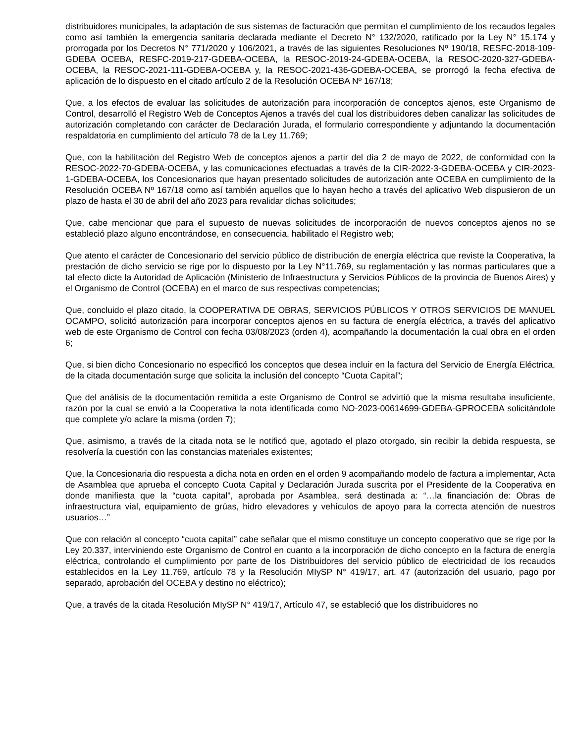distribuidores municipales, la adaptación de sus sistemas de facturación que permitan el cumplimiento de los recaudos legales como así también la emergencia sanitaria declarada mediante el Decreto N° 132/2020, ratificado por la Ley N° 15.174 y prorrogada por los Decretos N° 771/2020 y 106/2021, a través de las siguientes Resoluciones Nº 190/18, RESFC-2018-109-GDEBA OCEBA, RESFC-2019-217-GDEBA-OCEBA, la RESOC-2019-24-GDEBA-OCEBA, la RESOC-2020-327-GDEBA-OCEBA, la RESOC-2021-111-GDEBA-OCEBA y, la RESOC-2021-436-GDEBA-OCEBA, se prorrogó la fecha efectiva de aplicación de lo dispuesto en el citado artículo 2 de la Resolución OCEBA Nº 167/18;
Que, a los efectos de evaluar las solicitudes de autorización para incorporación de conceptos ajenos, este Organismo de Control, desarrolló el Registro Web de Conceptos Ajenos a través del cual los distribuidores deben canalizar las solicitudes de autorización completando con carácter de Declaración Jurada, el formulario correspondiente y adjuntando la documentación respaldatoria en cumplimiento del artículo 78 de la Ley 11.769;
Que, con la habilitación del Registro Web de conceptos ajenos a partir del día 2 de mayo de 2022, de conformidad con la RESOC-2022-70-GDEBA-OCEBA, y las comunicaciones efectuadas a través de la CIR-2022-3-GDEBA-OCEBA y CIR-2023-1-GDEBA-OCEBA, los Concesionarios que hayan presentado solicitudes de autorización ante OCEBA en cumplimiento de la Resolución OCEBA Nº 167/18 como así también aquellos que lo hayan hecho a través del aplicativo Web dispusieron de un plazo de hasta el 30 de abril del año 2023 para revalidar dichas solicitudes;
Que, cabe mencionar que para el supuesto de nuevas solicitudes de incorporación de nuevos conceptos ajenos no se estableció plazo alguno encontrándose, en consecuencia, habilitado el Registro web;
Que atento el carácter de Concesionario del servicio público de distribución de energía eléctrica que reviste la Cooperativa, la prestación de dicho servicio se rige por lo dispuesto por la Ley N°11.769, su reglamentación y las normas particulares que a tal efecto dicte la Autoridad de Aplicación (Ministerio de Infraestructura y Servicios Públicos de la provincia de Buenos Aires) y el Organismo de Control (OCEBA) en el marco de sus respectivas competencias;
Que, concluido el plazo citado, la COOPERATIVA DE OBRAS, SERVICIOS PÚBLICOS Y OTROS SERVICIOS DE MANUEL OCAMPO, solicitó autorización para incorporar conceptos ajenos en su factura de energía eléctrica, a través del aplicativo web de este Organismo de Control con fecha 03/08/2023 (orden 4), acompañando la documentación la cual obra en el orden 6;
Que, si bien dicho Concesionario no especificó los conceptos que desea incluir en la factura del Servicio de Energía Eléctrica, de la citada documentación surge que solicita la inclusión del concepto “Cuota Capital”;
Que del análisis de la documentación remitida a este Organismo de Control se advirtió que la misma resultaba insuficiente, razón por la cual se envió a la Cooperativa la nota identificada como NO-2023-00614699-GDEBA-GPROCEBA solicitándole que complete y/o aclare la misma (orden 7);
Que, asimismo, a través de la citada nota se le notificó que, agotado el plazo otorgado, sin recibir la debida respuesta, se resolvería la cuestión con las constancias materiales existentes;
Que, la Concesionaria dio respuesta a dicha nota en orden en el orden 9 acompañando modelo de factura a implementar, Acta de Asamblea que aprueba el concepto Cuota Capital y Declaración Jurada suscrita por el Presidente de la Cooperativa en donde manifiesta que la “cuota capital”, aprobada por Asamblea, será destinada a: “…la financiación de: Obras de infraestructura vial, equipamiento de grúas, hidro elevadores y vehículos de apoyo para la correcta atención de nuestros usuarios…”
Que con relación al concepto “cuota capital” cabe señalar que el mismo constituye un concepto cooperativo que se rige por la Ley 20.337, interviniendo este Organismo de Control en cuanto a la incorporación de dicho concepto en la factura de energía eléctrica, controlando el cumplimiento por parte de los Distribuidores del servicio público de electricidad de los recaudos establecidos en la Ley 11.769, artículo 78 y la Resolución MIySP N° 419/17, art. 47 (autorización del usuario, pago por separado, aprobación del OCEBA y destino no eléctrico);
Que, a través de la citada Resolución MIySP N° 419/17, Artículo 47, se estableció que los distribuidores no